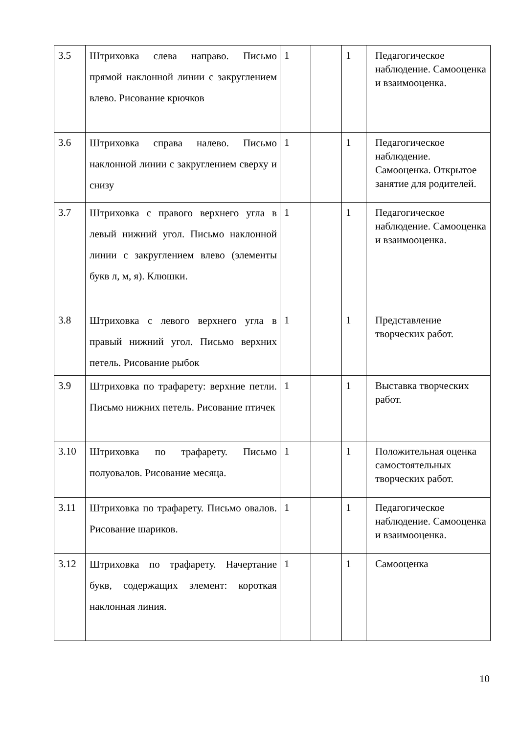| 3.5 | Штриховка слева направо. Письмо прямой наклонной линии с закруглением влево. Рисование крючков | 1 | | 1 | Педагогическое наблюдение. Самооценка и взаимооценка. |
| 3.6 | Штриховка справа налево. Письмо наклонной линии с закруглением сверху и снизу | 1 | | 1 | Педагогическое наблюдение. Самооценка. Открытое занятие для родителей. |
| 3.7 | Штриховка с правого верхнего угла в левый нижний угол. Письмо наклонной линии с закруглением влево (элементы букв л, м, я). Клюшки. | 1 | | 1 | Педагогическое наблюдение. Самооценка и взаимооценка. |
| 3.8 | Штриховка с левого верхнего угла в правый нижний угол. Письмо верхних петель. Рисование рыбок | 1 | | 1 | Представление творческих работ. |
| 3.9 | Штриховка по трафарету: верхние петли. Письмо нижних петель. Рисование птичек | 1 | | 1 | Выставка творческих работ. |
| 3.10 | Штриховка по трафарету. Письмо полуовалов. Рисование месяца. | 1 | | 1 | Положительная оценка самостоятельных творческих работ. |
| 3.11 | Штриховка по трафарету. Письмо овалов. Рисование шариков. | 1 | | 1 | Педагогическое наблюдение. Самооценка и взаимооценка. |
| 3.12 | Штриховка по трафарету. Начертание букв, содержащих элемент: короткая наклонная линия. | 1 | | 1 | Самооценка |
10